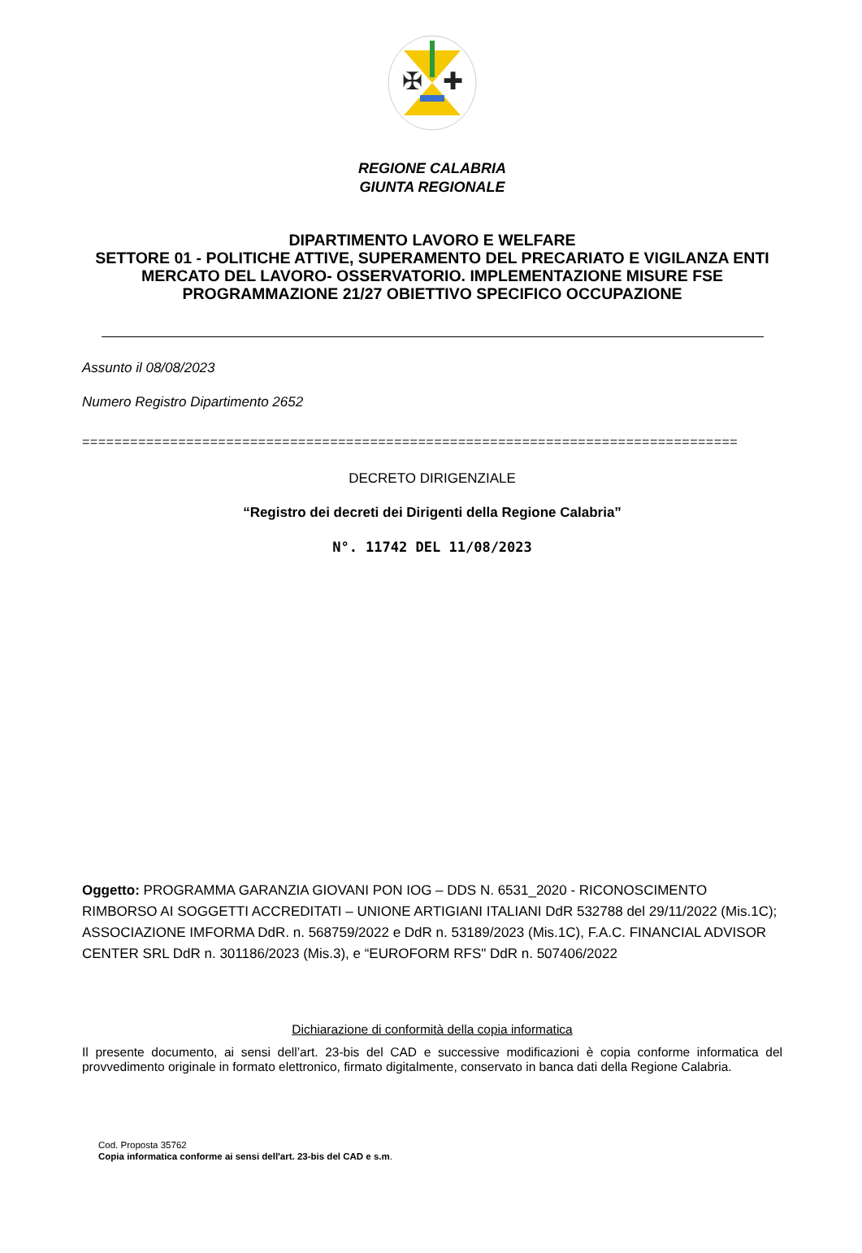✠
✚
REGIONE CALABRIA
GIUNTA REGIONALE
DIPARTIMENTO LAVORO E WELFARE
SETTORE 01 - POLITICHE ATTIVE, SUPERAMENTO DEL PRECARIATO E VIGILANZA ENTI MERCATO DEL LAVORO- OSSERVATORIO. IMPLEMENTAZIONE MISURE FSE PROGRAMMAZIONE 21/27 OBIETTIVO SPECIFICO OCCUPAZIONE
Assunto il 08/08/2023
Numero Registro Dipartimento 2652
==================================================================================
DECRETO DIRIGENZIALE
“Registro dei decreti dei Dirigenti della Regione Calabria”
N°. 11742 DEL 11/08/2023
Oggetto: PROGRAMMA GARANZIA GIOVANI PON IOG – DDS N. 6531_2020 - RICONOSCIMENTO RIMBORSO AI SOGGETTI ACCREDITATI – UNIONE ARTIGIANI ITALIANI DdR 532788 del 29/11/2022 (Mis.1C); ASSOCIAZIONE IMFORMA DdR. n. 568759/2022 e DdR n. 53189/2023 (Mis.1C), F.A.C. FINANCIAL ADVISOR CENTER SRL DdR n. 301186/2023 (Mis.3), e “EUROFORM RFS" DdR n. 507406/2022
Dichiarazione di conformità della copia informatica
Il presente documento, ai sensi dell’art. 23-bis del CAD e successive modificazioni è copia conforme informatica del provvedimento originale in formato elettronico, firmato digitalmente, conservato in banca dati della Regione Calabria.
Cod. Proposta 35762
Copia informatica conforme ai sensi dell'art. 23-bis del CAD e s.m.